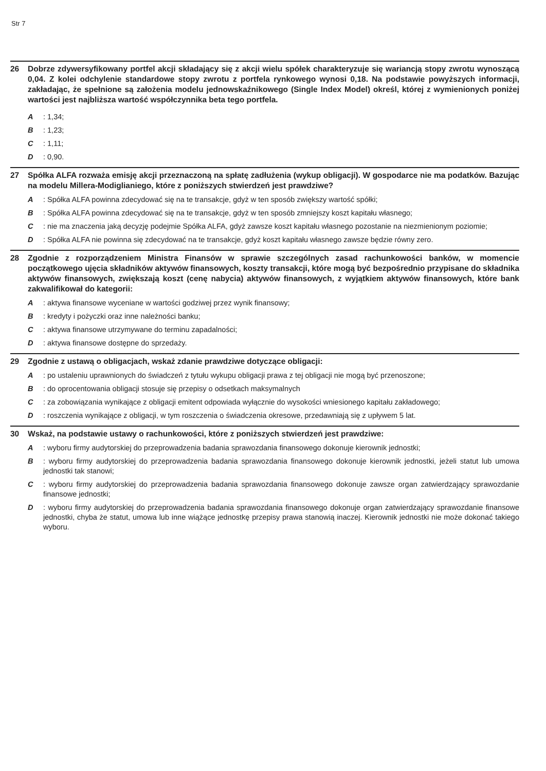Str 7
26 Dobrze zdywersyfikowany portfel akcji składający się z akcji wielu spółek charakteryzuje się wariancją stopy zwrotu wynoszącą 0,04. Z kolei odchylenie standardowe stopy zwrotu z portfela rynkowego wynosi 0,18. Na podstawie powyższych informacji, zakładając, że spełnione są założenia modelu jednowskaźnikowego (Single Index Model) określ, której z wymienionych poniżej wartości jest najbliższa wartość współczynnika beta tego portfela.
A: 1,34;
B: 1,23;
C: 1,11;
D: 0,90.
27 Spółka ALFA rozważa emisję akcji przeznaczoną na spłatę zadłużenia (wykup obligacji). W gospodarce nie ma podatków. Bazując na modelu Millera-Modiglianiego, które z poniższych stwierdzeń jest prawdziwe?
A: Spółka ALFA powinna zdecydować się na te transakcje, gdyż w ten sposób zwiększy wartość spółki;
B: Spółka ALFA powinna zdecydować się na te transakcje, gdyż w ten sposób zmniejszy koszt kapitału własnego;
C: nie ma znaczenia jaką decyzję podejmie Spółka ALFA, gdyż zawsze koszt kapitału własnego pozostanie na niezmienionym poziomie;
D: Spółka ALFA nie powinna się zdecydować na te transakcje, gdyż koszt kapitału własnego zawsze będzie równy zero.
28 Zgodnie z rozporządzeniem Ministra Finansów w sprawie szczególnych zasad rachunkowości banków, w momencie początkowego ujęcia składników aktywów finansowych, koszty transakcji, które mogą być bezpośrednio przypisane do składnika aktywów finansowych, zwiększają koszt (cenę nabycia) aktywów finansowych, z wyjątkiem aktywów finansowych, które bank zakwalifikował do kategorii:
A: aktywa finansowe wyceniane w wartości godziwej przez wynik finansowy;
B: kredyty i pożyczki oraz inne należności banku;
C: aktywa finansowe utrzymywane do terminu zapadalności;
D: aktywa finansowe dostępne do sprzedaży.
29 Zgodnie z ustawą o obligacjach, wskaż zdanie prawdziwe dotyczące obligacji:
A: po ustaleniu uprawnionych do świadczeń z tytułu wykupu obligacji prawa z tej obligacji nie mogą być przenoszone;
B: do oprocentowania obligacji stosuje się przepisy o odsetkach maksymalnych
C: za zobowiązania wynikające z obligacji emitent odpowiada wyłącznie do wysokości wniesionego kapitału zakładowego;
D: roszczenia wynikające z obligacji, w tym roszczenia o świadczenia okresowe, przedawniają się z upływem 5 lat.
30 Wskaż, na podstawie ustawy o rachunkowości, które z poniższych stwierdzeń jest prawdziwe:
A: wyboru firmy audytorskiej do przeprowadzenia badania sprawozdania finansowego dokonuje kierownik jednostki;
B: wyboru firmy audytorskiej do przeprowadzenia badania sprawozdania finansowego dokonuje kierownik jednostki, jeżeli statut lub umowa jednostki tak stanowi;
C: wyboru firmy audytorskiej do przeprowadzenia badania sprawozdania finansowego dokonuje zawsze organ zatwierdzający sprawozdanie finansowe jednostki;
D: wyboru firmy audytorskiej do przeprowadzenia badania sprawozdania finansowego dokonuje organ zatwierdzający sprawozdanie finansowe jednostki, chyba że statut, umowa lub inne wiążące jednostkę przepisy prawa stanowią inaczej. Kierownik jednostki nie może dokonać takiego wyboru.